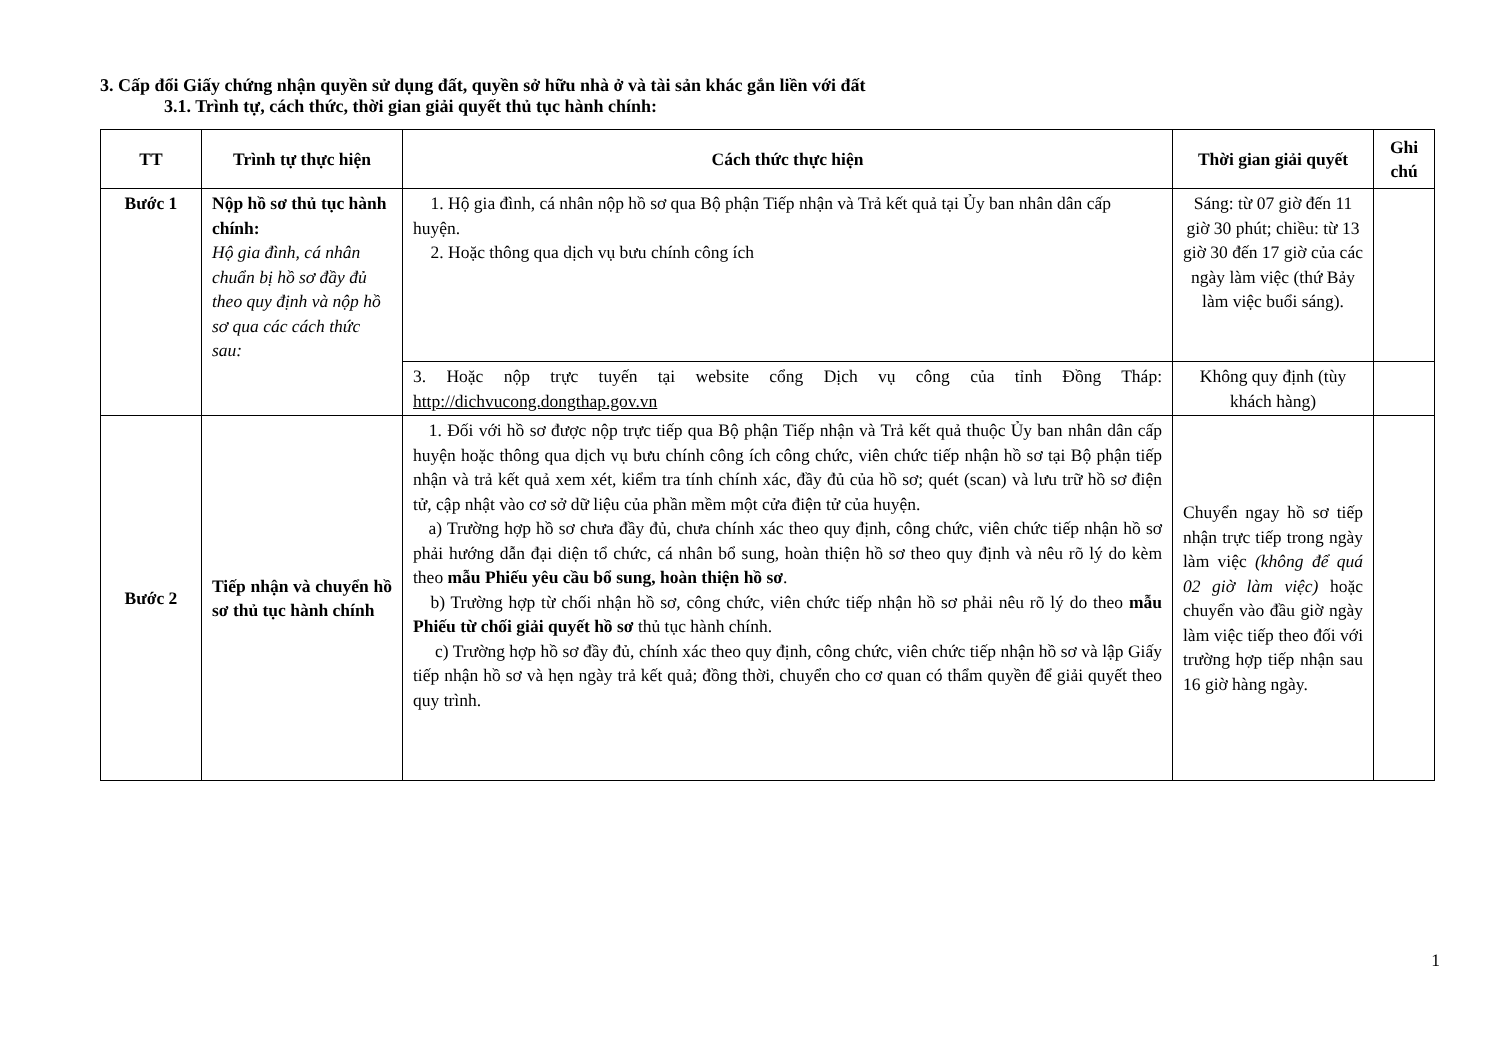3. Cấp đổi Giấy chứng nhận quyền sử dụng đất, quyền sở hữu nhà ở và tài sản khác gắn liền với đất
3.1. Trình tự, cách thức, thời gian giải quyết thủ tục hành chính:
| TT | Trình tự thực hiện | Cách thức thực hiện | Thời gian giải quyết | Ghi chú |
| --- | --- | --- | --- | --- |
| Bước 1 | Nộp hồ sơ thủ tục hành chính: Hộ gia đình, cá nhân chuẩn bị hồ sơ đầy đủ theo quy định và nộp hồ sơ qua các cách thức sau: | 1. Hộ gia đình, cá nhân nộp hồ sơ qua Bộ phận Tiếp nhận và Trả kết quả tại Ủy ban nhân dân cấp huyện. 2. Hoặc thông qua dịch vụ bưu chính công ích | Sáng: từ 07 giờ đến 11 giờ 30 phút; chiều: từ 13 giờ 30 đến 17 giờ của các ngày làm việc (thứ Bảy làm việc buổi sáng). | |
| | | 3. Hoặc nộp trực tuyến tại website cổng Dịch vụ công của tỉnh Đồng Tháp: http://dichvucong.dongthap.gov.vn | Không quy định (tùy khách hàng) | |
| Bước 2 | Tiếp nhận và chuyển hồ sơ thủ tục hành chính | 1. Đối với hồ sơ được nộp trực tiếp qua Bộ phận Tiếp nhận và Trả kết quả thuộc Ủy ban nhân dân cấp huyện hoặc thông qua dịch vụ bưu chính công ích công chức, viên chức tiếp nhận hồ sơ tại Bộ phận tiếp nhận và trả kết quả xem xét, kiểm tra tính chính xác, đầy đủ của hồ sơ; quét (scan) và lưu trữ hồ sơ điện tử, cập nhật vào cơ sở dữ liệu của phần mềm một cửa điện tử của huyện. a) Trường hợp hồ sơ chưa đầy đủ, chưa chính xác theo quy định, công chức, viên chức tiếp nhận hồ sơ phải hướng dẫn đại diện tổ chức, cá nhân bổ sung, hoàn thiện hồ sơ theo quy định và nêu rõ lý do kèm theo mẫu Phiếu yêu cầu bổ sung, hoàn thiện hồ sơ . b) Trường hợp từ chối nhận hồ sơ, công chức, viên chức tiếp nhận hồ sơ phải nêu rõ lý do theo mẫu Phiếu từ chối giải quyết hồ sơ thủ tục hành chính. c) Trường hợp hồ sơ đầy đủ, chính xác theo quy định, công chức, viên chức tiếp nhận hồ sơ và lập Giấy tiếp nhận hồ sơ và hẹn ngày trả kết quả; đồng thời, chuyển cho cơ quan có thẩm quyền để giải quyết theo quy trình. | Chuyển ngay hồ sơ tiếp nhận trực tiếp trong ngày làm việc (không để quá 02 giờ làm việc) hoặc chuyển vào đầu giờ ngày làm việc tiếp theo đối với trường hợp tiếp nhận sau 16 giờ hàng ngày. | |
1